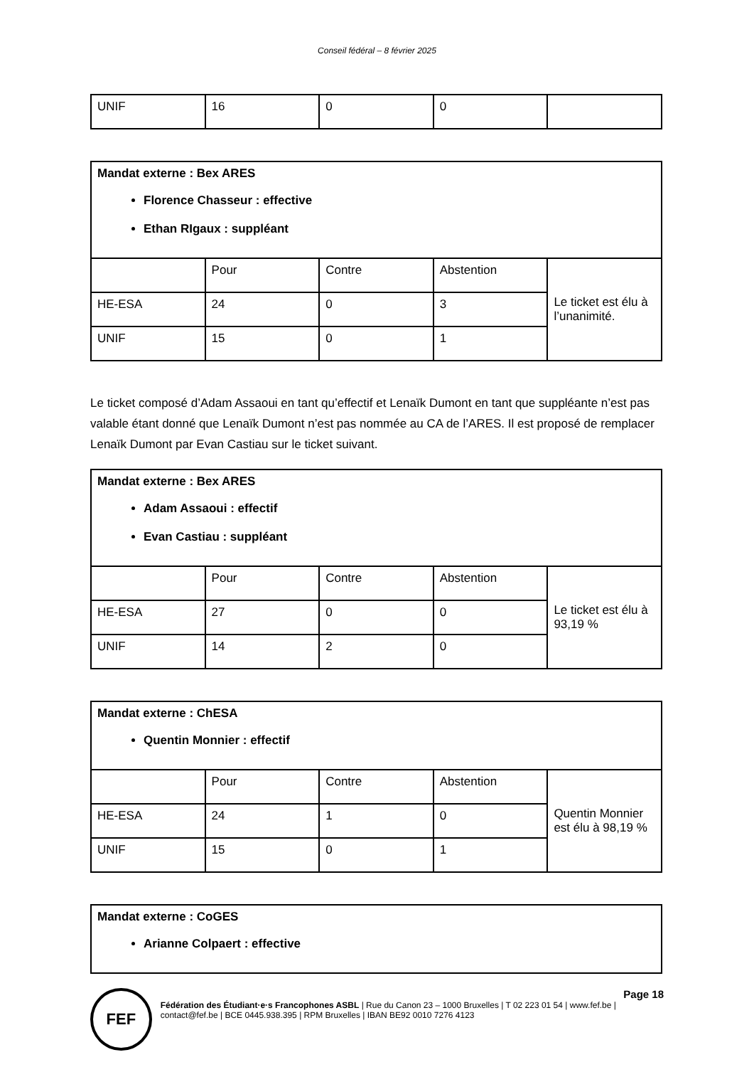Conseil fédéral – 8 février 2025
| UNIF | 16 | 0 | 0 | |
| Mandat externe : Bex ARES Florence Chasseur : effective Ethan RIgaux : suppléant | | | | |
| | Pour | Contre | Abstention | Le ticket est élu à l’unanimité. |
| HE-ESA | 24 | 0 | 3 | |
| UNIF | 15 | 0 | 1 | |
Le ticket composé d’Adam Assaoui en tant qu’effectif et Lenaïk Dumont en tant que suppléante n’est pas valable étant donné que Lenaïk Dumont n’est pas nommée au CA de l’ARES. Il est proposé de remplacer Lenaïk Dumont par Evan Castiau sur le ticket suivant.
| Mandat externe : Bex ARES Adam Assaoui : effectif Evan Castiau : suppléant | | | | |
| | Pour | Contre | Abstention | Le ticket est élu à 93,19 % |
| HE-ESA | 27 | 0 | 0 | |
| UNIF | 14 | 2 | 0 | |
| Mandat externe : ChESA Quentin Monnier : effectif | | | | |
| | Pour | Contre | Abstention | Quentin Monnier est élu à 98,19 % |
| HE-ESA | 24 | 1 | 0 | |
| UNIF | 15 | 0 | 1 | |
| Mandat externe : CoGES Arianne Colpaert : effective |
FEF
Page 18
Fédération des Étudiant·e·s Francophones ASBL | Rue du Canon 23 – 1000 Bruxelles | T 02 223 01 54 | www.fef.be | contact@fef.be | BCE 0445.938.395 | RPM Bruxelles | IBAN BE92 0010 7276 4123